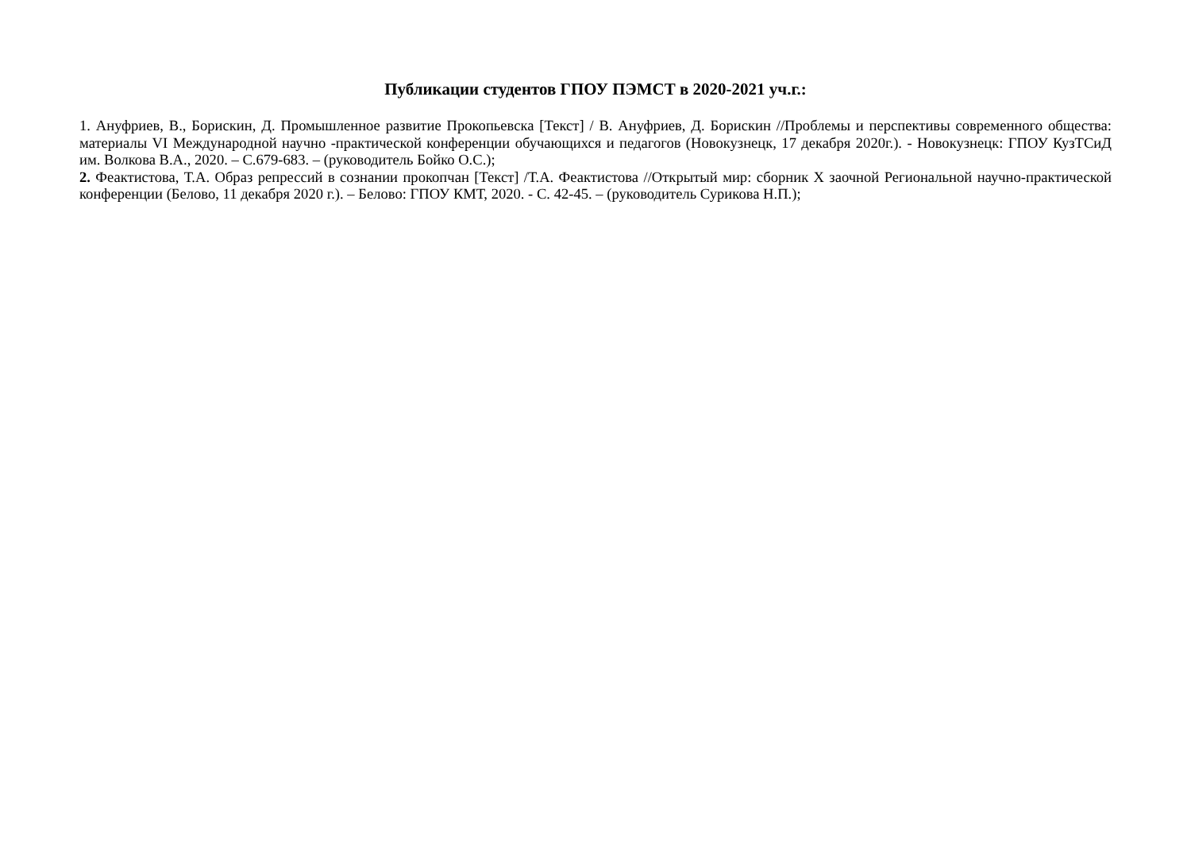Публикации студентов ГПОУ ПЭМСТ в 2020-2021 уч.г.:
1. Ануфриев, В., Борискин, Д. Промышленное развитие Прокопьевска [Текст] / В. Ануфриев, Д. Борискин //Проблемы и перспективы современного общества: материалы VI Международной научно -практической конференции обучающихся и педагогов (Новокузнецк, 17 декабря 2020г.). - Новокузнецк: ГПОУ КузТСиД им. Волкова В.А., 2020. – С.679-683. – (руководитель Бойко О.С.);
2. Феактистова, Т.А. Образ репрессий в сознании прокопчан [Текст] /Т.А. Феактистова //Открытый мир: сборник X заочной Региональной научно-практической конференции (Белово, 11 декабря 2020 г.). – Белово: ГПОУ КМТ, 2020. - С. 42-45. – (руководитель Сурикова Н.П.);